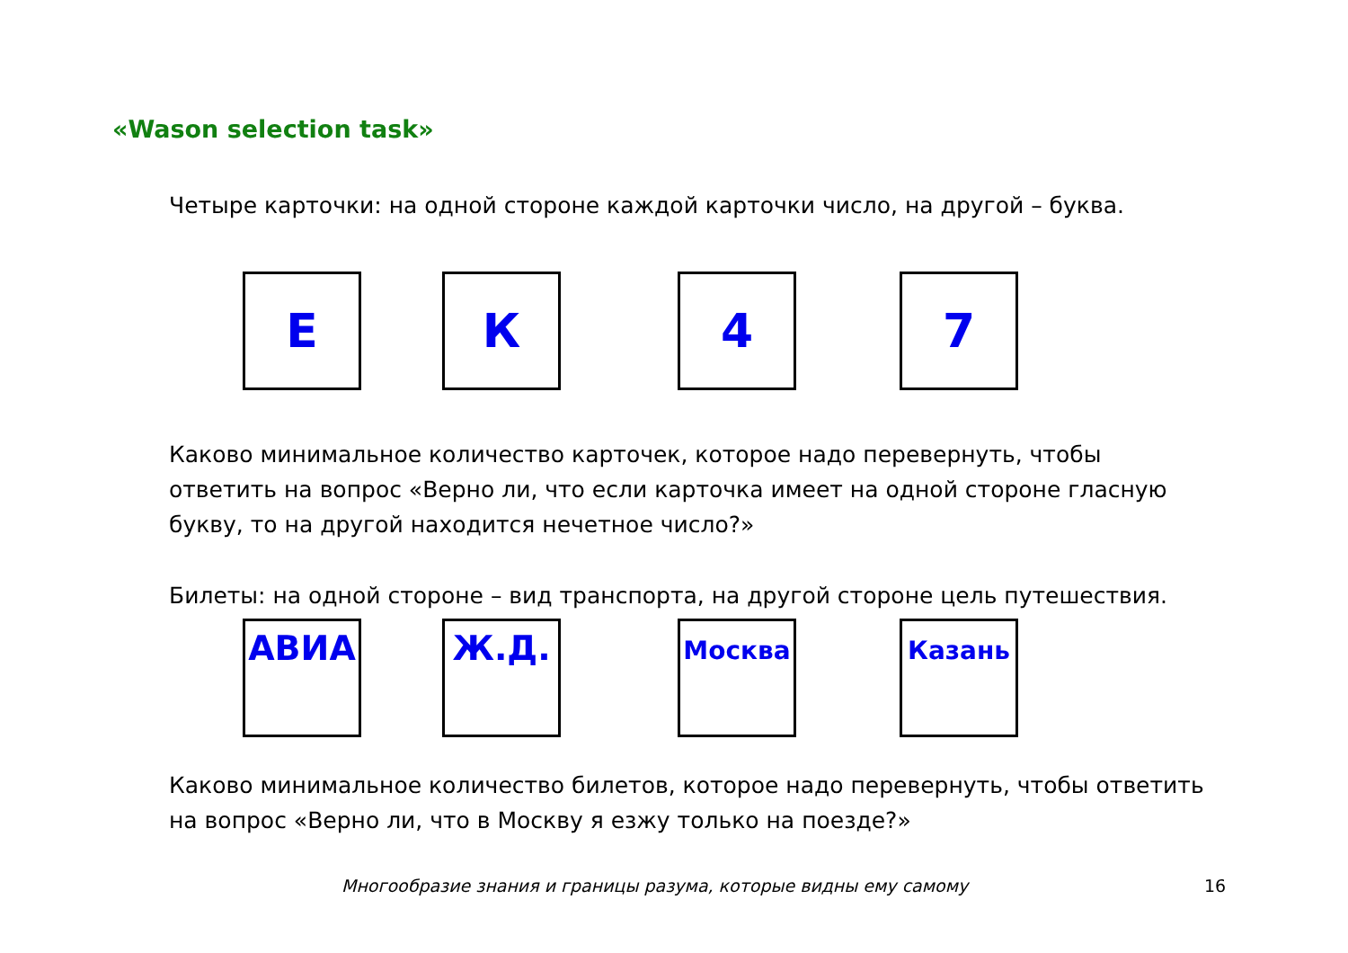«Wason selection task»
Четыре карточки: на одной стороне каждой карточки число, на другой – буква.
Е К 4 7
Каково минимальное количество карточек, которое надо перевернуть, чтобы ответить на вопрос «Верно ли, что если карточка имеет на одной стороне гласную букву, то на другой находится нечетное число?»
Билеты: на одной стороне – вид транспорта, на другой стороне цель путешествия.
АВИА Ж.Д.
Москва Казань
Каково минимальное количество билетов, которое надо перевернуть, чтобы ответить на вопрос «Верно ли, что в Москву я езжу только на поезде?»
Многообразие знания и границы разума, которые видны ему самому 16